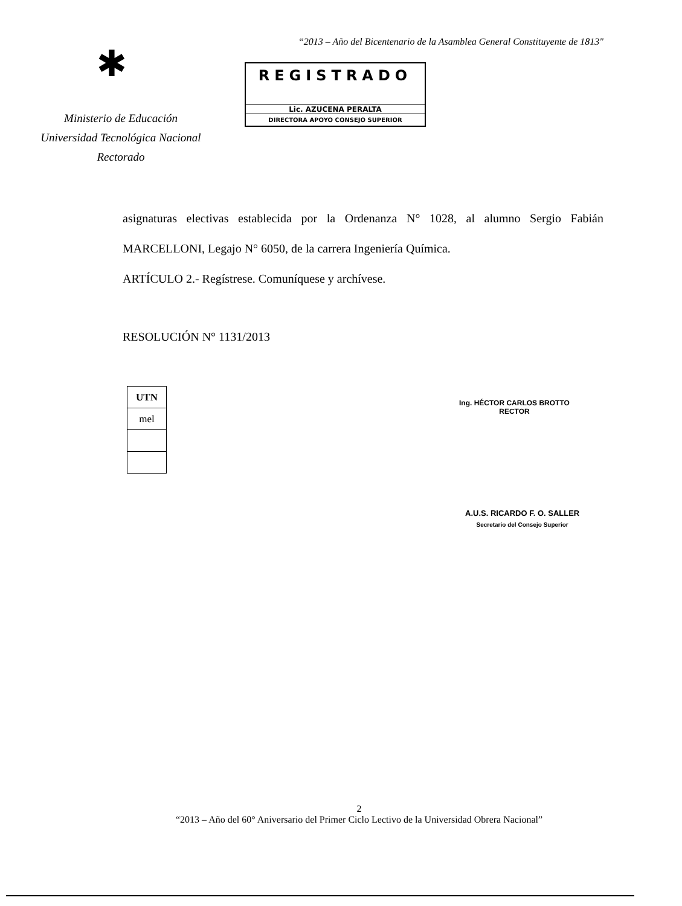✱
Ministerio de Educación
Universidad Tecnológica Nacional
Rectorado
“2013 – Año del Bicentenario de la Asamblea General Constituyente de 1813"
REGISTRADO
Lic. AZUCENA PERALTA
DIRECTORA APOYO CONSEJO SUPERIOR
asignaturas electivas establecida por la Ordenanza N° 1028, al alumno Sergio Fabián MARCELLONI, Legajo N° 6050, de la carrera Ingeniería Química.
ARTÍCULO 2.- Regístrese. Comuníquese y archívese.
RESOLUCIÓN N° 1131/2013
| UTN |
| mel |
Ing. HÉCTOR CARLOS BROTTO
RECTOR
A.U.S. RICARDO F. O. SALLER
Secretario del Consejo Superior
2
“2013 – Año del 60° Aniversario del Primer Ciclo Lectivo de la Universidad Obrera Nacional”